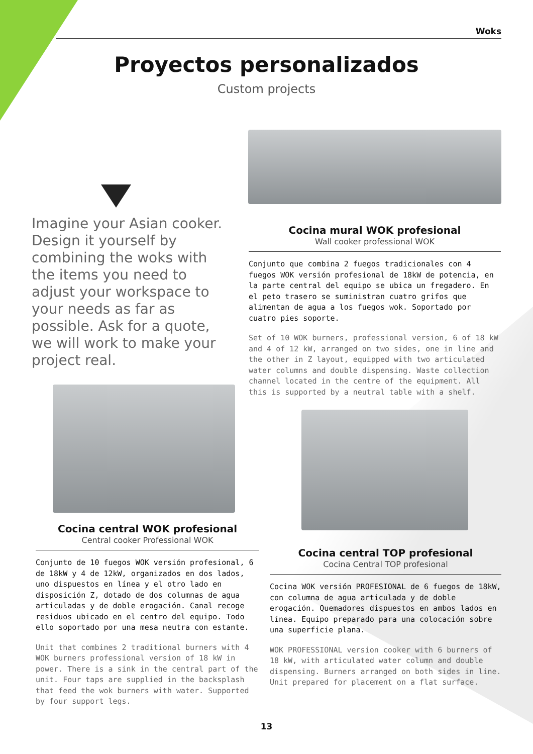Woks
Proyectos personalizados
Custom projects
Imagine your Asian cooker. Design it yourself by combining the woks with the items you need to adjust your workspace to your needs as far as possible. Ask for a quote, we will work to make your project real.
Cocina mural WOK profesional
Wall cooker professional WOK
Conjunto que combina 2 fuegos tradicionales con 4 fuegos WOK versión profesional de 18kW de potencia, en la parte central del equipo se ubica un fregadero. En el peto trasero se suministran cuatro grifos que alimentan de agua a los fuegos wok. Soportado por cuatro pies soporte.
Set of 10 WOK burners, professional version, 6 of 18 kW and 4 of 12 kW, arranged on two sides, one in line and the other in Z layout, equipped with two articulated water columns and double dispensing. Waste collection channel located in the centre of the equipment. All this is supported by a neutral table with a shelf.
Cocina central WOK profesional
Central cooker Professional WOK
Conjunto de 10 fuegos WOK versión profesional, 6 de 18kW y 4 de 12kW, organizados en dos lados, uno dispuestos en línea y el otro lado en disposición Z, dotado de dos columnas de agua articuladas y de doble erogación. Canal recoge residuos ubicado en el centro del equipo. Todo ello soportado por una mesa neutra con estante.
Unit that combines 2 traditional burners with 4 WOK burners professional version of 18 kW in power. There is a sink in the central part of the unit. Four taps are supplied in the backsplash that feed the wok burners with water. Supported by four support legs.
Cocina central TOP profesional
Cocina Central TOP profesional
Cocina WOK versión PROFESIONAL de 6 fuegos de 18kW, con columna de agua articulada y de doble erogación. Quemadores dispuestos en ambos lados en línea. Equipo preparado para una colocación sobre una superficie plana.
WOK PROFESSIONAL version cooker with 6 burners of 18 kW, with articulated water column and double dispensing. Burners arranged on both sides in line. Unit prepared for placement on a flat surface.
13